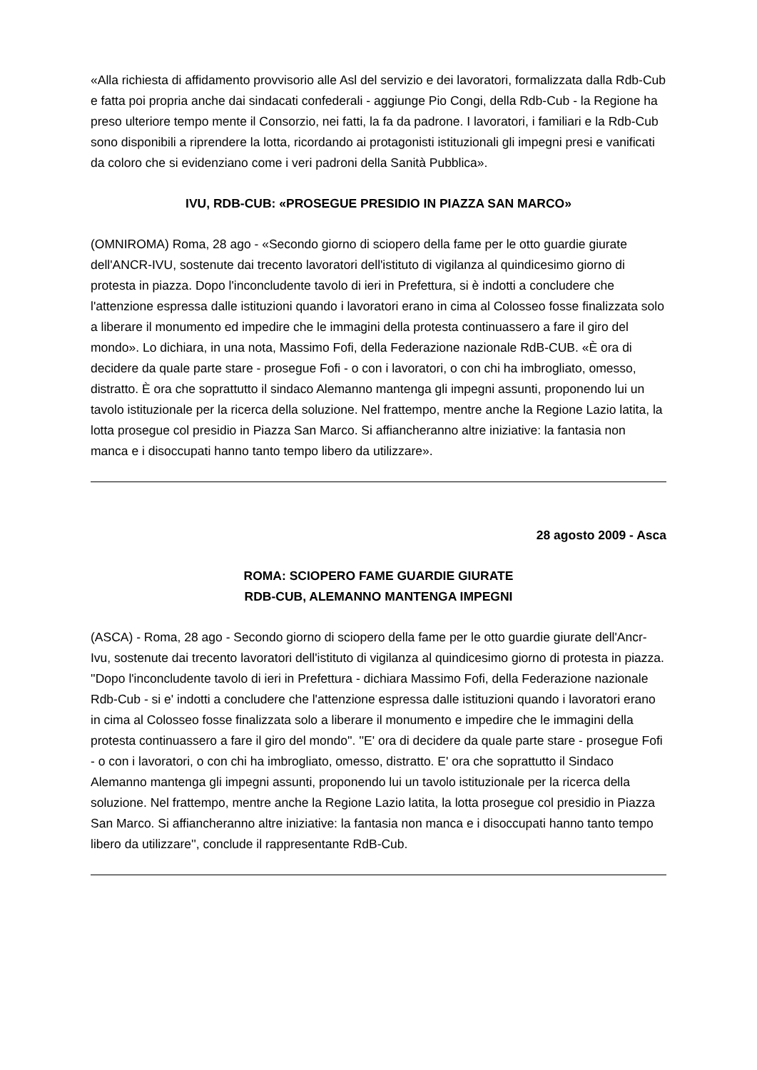«Alla richiesta di affidamento provvisorio alle Asl del servizio e dei lavoratori, formalizzata dalla Rdb-Cub e fatta poi propria anche dai sindacati confederali - aggiunge Pio Congi, della Rdb-Cub - la Regione ha preso ulteriore tempo mente il Consorzio, nei fatti, la fa da padrone. I lavoratori, i familiari e la Rdb-Cub sono disponibili a riprendere la lotta, ricordando ai protagonisti istituzionali gli impegni presi e vanificati da coloro che si evidenziano come i veri padroni della Sanità Pubblica».
IVU, RDB-CUB: «PROSEGUE PRESIDIO IN PIAZZA SAN MARCO»
(OMNIROMA) Roma, 28 ago - «Secondo giorno di sciopero della fame per le otto guardie giurate dell'ANCR-IVU, sostenute dai trecento lavoratori dell'istituto di vigilanza al quindicesimo giorno di protesta in piazza. Dopo l'inconcludente tavolo di ieri in Prefettura, si è indotti a concludere che l'attenzione espressa dalle istituzioni quando i lavoratori erano in cima al Colosseo fosse finalizzata solo a liberare il monumento ed impedire che le immagini della protesta continuassero a fare il giro del mondo». Lo dichiara, in una nota, Massimo Fofi, della Federazione nazionale RdB-CUB. «È ora di decidere da quale parte stare - prosegue Fofi - o con i lavoratori, o con chi ha imbrogliato, omesso, distratto. È ora che soprattutto il sindaco Alemanno mantenga gli impegni assunti, proponendo lui un tavolo istituzionale per la ricerca della soluzione. Nel frattempo, mentre anche la Regione Lazio latita, la lotta prosegue col presidio in Piazza San Marco. Si affiancheranno altre iniziative: la fantasia non manca e i disoccupati hanno tanto tempo libero da utilizzare».
28 agosto 2009 - Asca
ROMA: SCIOPERO FAME GUARDIE GIURATE
RDB-CUB, ALEMANNO MANTENGA IMPEGNI
(ASCA) - Roma, 28 ago - Secondo giorno di sciopero della fame per le otto guardie giurate dell'Ancr-Ivu, sostenute dai trecento lavoratori dell'istituto di vigilanza al quindicesimo giorno di protesta in piazza. ''Dopo l'inconcludente tavolo di ieri in Prefettura - dichiara Massimo Fofi, della Federazione nazionale Rdb-Cub - si e' indotti a concludere che l'attenzione espressa dalle istituzioni quando i lavoratori erano in cima al Colosseo fosse finalizzata solo a liberare il monumento e impedire che le immagini della protesta continuassero a fare il giro del mondo''. ''E' ora di decidere da quale parte stare - prosegue Fofi - o con i lavoratori, o con chi ha imbrogliato, omesso, distratto. E' ora che soprattutto il Sindaco Alemanno mantenga gli impegni assunti, proponendo lui un tavolo istituzionale per la ricerca della soluzione. Nel frattempo, mentre anche la Regione Lazio latita, la lotta prosegue col presidio in Piazza San Marco. Si affiancheranno altre iniziative: la fantasia non manca e i disoccupati hanno tanto tempo libero da utilizzare'', conclude il rappresentante RdB-Cub.